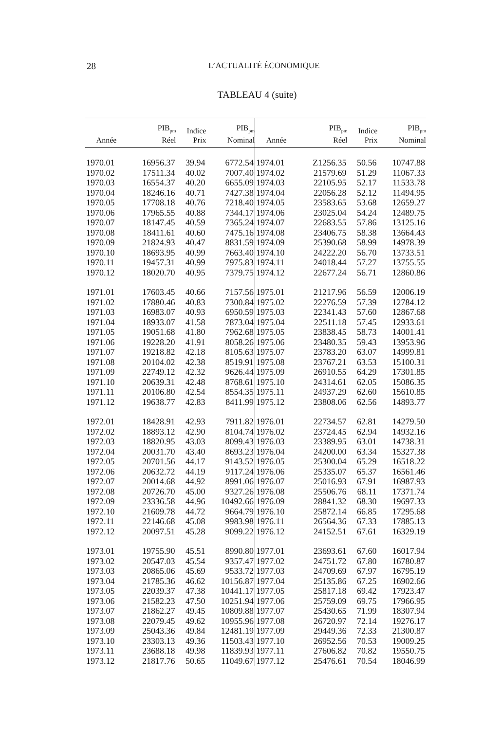28 L’ACTUALITÉ ÉCONOMIQUE
TABLEAU 4 (suite)
| Année | PIB<sub>pm</sub> Réel | Indice Prix | PIB<sub>pm</sub> Nominal | Année | PIB<sub>pm</sub> Réel | Indice Prix | PIB<sub>pm</sub> Nominal |
| --- | --- | --- | --- | --- | --- | --- | --- |
| 1970.01 | 16956.37 | 39.94 | 6772.54 | 1974.01 | Z1256.35 | 50.56 | 10747.88 |
| 1970.02 | 17511.34 | 40.02 | 7007.40 | 1974.02 | 21579.69 | 51.29 | 11067.33 |
| 1970.03 | 16554.37 | 40.20 | 6655.09 | 1974.03 | 22105.95 | 52.17 | 11533.78 |
| 1970.04 | 18246.16 | 40.71 | 7427.38 | 1974.04 | 22056.28 | 52.12 | 11494.95 |
| 1970.05 | 17708.18 | 40.76 | 7218.40 | 1974.05 | 23583.65 | 53.68 | 12659.27 |
| 1970.06 | 17965.55 | 40.88 | 7344.17 | 1974.06 | 23025.04 | 54.24 | 12489.75 |
| 1970.07 | 18147.45 | 40.59 | 7365.24 | 1974.07 | 22683.55 | 57.86 | 13125.16 |
| 1970.08 | 18411.61 | 40.60 | 7475.16 | 1974.08 | 23406.75 | 58.38 | 13664.43 |
| 1970.09 | 21824.93 | 40.47 | 8831.59 | 1974.09 | 25390.68 | 58.99 | 14978.39 |
| 1970.10 | 18693.95 | 40.99 | 7663.40 | 1974.10 | 24222.20 | 56.70 | 13733.51 |
| 1970.11 | 19457.31 | 40.99 | 7975.83 | 1974.11 | 24018.44 | 57.27 | 13755.55 |
| 1970.12 | 18020.70 | 40.95 | 7379.75 | 1974.12 | 22677.24 | 56.71 | 12860.86 |
| 1971.01 | 17603.45 | 40.66 | 7157.56 | 1975.01 | 21217.96 | 56.59 | 12006.19 |
| 1971.02 | 17880.46 | 40.83 | 7300.84 | 1975.02 | 22276.59 | 57.39 | 12784.12 |
| 1971.03 | 16983.07 | 40.93 | 6950.59 | 1975.03 | 22341.43 | 57.60 | 12867.68 |
| 1971.04 | 18933.07 | 41.58 | 7873.04 | 1975.04 | 22511.18 | 57.45 | 12933.61 |
| 1971.05 | 19051.68 | 41.80 | 7962.68 | 1975.05 | 23838.45 | 58.73 | 14001.41 |
| 1971.06 | 19228.20 | 41.91 | 8058.26 | 1975.06 | 23480.35 | 59.43 | 13953.96 |
| 1971.07 | 19218.82 | 42.18 | 8105.63 | 1975.07 | 23783.20 | 63.07 | 14999.81 |
| 1971.08 | 20104.02 | 42.38 | 8519.91 | 1975.08 | 23767.21 | 63.53 | 15100.31 |
| 1971.09 | 22749.12 | 42.32 | 9626.44 | 1975.09 | 26910.55 | 64.29 | 17301.85 |
| 1971.10 | 20639.31 | 42.48 | 8768.61 | 1975.10 | 24314.61 | 62.05 | 15086.35 |
| 1971.11 | 20106.80 | 42.54 | 8554.35 | 1975.11 | 24937.29 | 62.60 | 15610.85 |
| 1971.12 | 19638.77 | 42.83 | 8411.99 | 1975.12 | 23808.06 | 62.56 | 14893.77 |
| 1972.01 | 18428.91 | 42.93 | 7911.82 | 1976.01 | 22734.57 | 62.81 | 14279.50 |
| 1972.02 | 18893.12 | 42.90 | 8104.74 | 1976.02 | 23724.45 | 62.94 | 14932.16 |
| 1972.03 | 18820.95 | 43.03 | 8099.43 | 1976.03 | 23389.95 | 63.01 | 14738.31 |
| 1972.04 | 20031.70 | 43.40 | 8693.23 | 1976.04 | 24200.00 | 63.34 | 15327.38 |
| 1972.05 | 20701.56 | 44.17 | 9143.52 | 1976.05 | 25300.04 | 65.29 | 16518.22 |
| 1972.06 | 20632.72 | 44.19 | 9117.24 | 1976.06 | 25335.07 | 65.37 | 16561.46 |
| 1972.07 | 20014.68 | 44.92 | 8991.06 | 1976.07 | 25016.93 | 67.91 | 16987.93 |
| 1972.08 | 20726.70 | 45.00 | 9327.26 | 1976.08 | 25506.76 | 68.11 | 17371.74 |
| 1972.09 | 23336.58 | 44.96 | 10492.66 | 1976.09 | 28841.32 | 68.30 | 19697.33 |
| 1972.10 | 21609.78 | 44.72 | 9664.79 | 1976.10 | 25872.14 | 66.85 | 17295.68 |
| 1972.11 | 22146.68 | 45.08 | 9983.98 | 1976.11 | 26564.36 | 67.33 | 17885.13 |
| 1972.12 | 20097.51 | 45.28 | 9099.22 | 1976.12 | 24152.51 | 67.61 | 16329.19 |
| 1973.01 | 19755.90 | 45.51 | 8990.80 | 1977.01 | 23693.61 | 67.60 | 16017.94 |
| 1973.02 | 20547.03 | 45.54 | 9357.47 | 1977.02 | 24751.72 | 67.80 | 16780.87 |
| 1973.03 | 20865.06 | 45.69 | 9533.72 | 1977.03 | 24709.69 | 67.97 | 16795.19 |
| 1973.04 | 21785.36 | 46.62 | 10156.87 | 1977.04 | 25135.86 | 67.25 | 16902.66 |
| 1973.05 | 22039.37 | 47.38 | 10441.17 | 1977.05 | 25817.18 | 69.42 | 17923.47 |
| 1973.06 | 21582.23 | 47.50 | 10251.94 | 1977.06 | 25759.09 | 69.75 | 17966.95 |
| 1973.07 | 21862.27 | 49.45 | 10809.88 | 1977.07 | 25430.65 | 71.99 | 18307.94 |
| 1973.08 | 22079.45 | 49.62 | 10955.96 | 1977.08 | 26720.97 | 72.14 | 19276.17 |
| 1973.09 | 25043.36 | 49.84 | 12481.19 | 1977.09 | 29449.36 | 72.33 | 21300.87 |
| 1973.10 | 23303.13 | 49.36 | 11503.43 | 1977.10 | 26952.56 | 70.53 | 19009.25 |
| 1973.11 | 23688.18 | 49.98 | 11839.93 | 1977.11 | 27606.82 | 70.82 | 19550.75 |
| 1973.12 | 21817.76 | 50.65 | 11049.67 | 1977.12 | 25476.61 | 70.54 | 18046.99 |